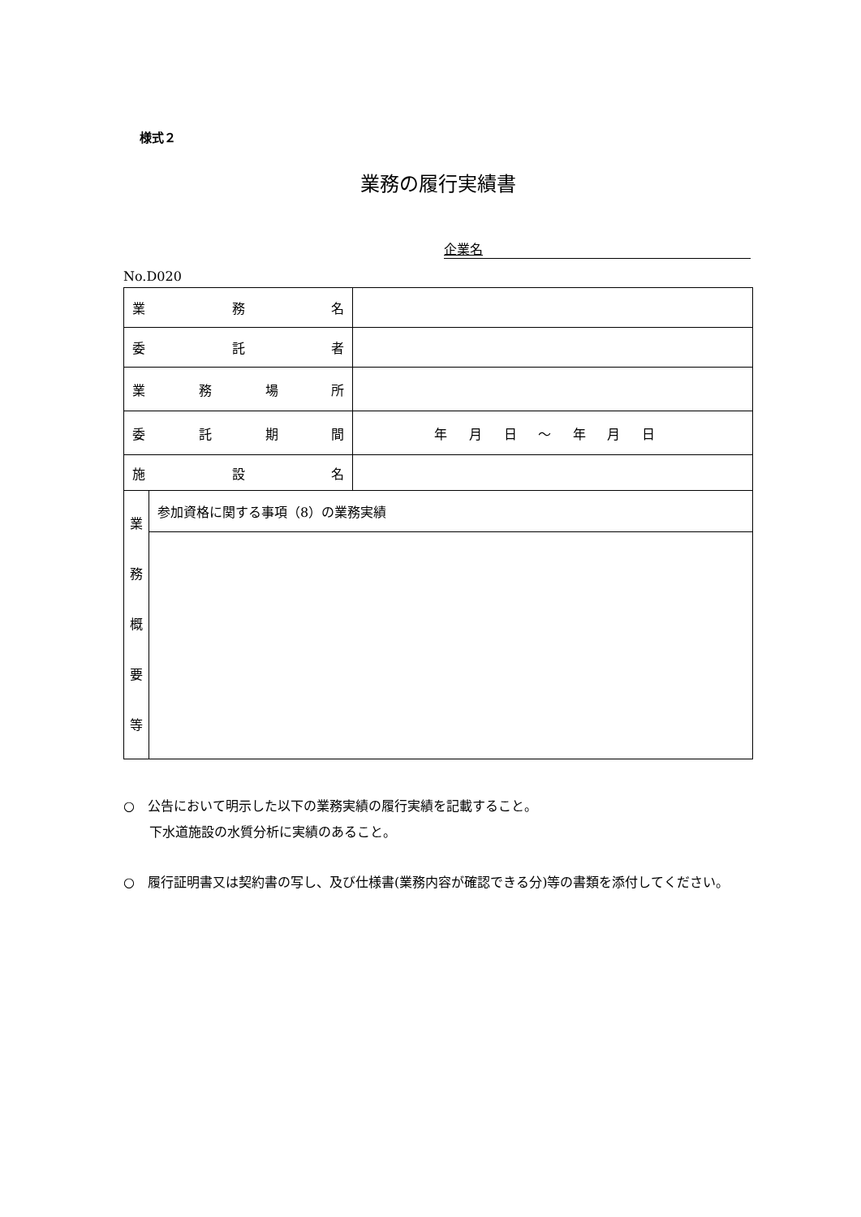様式２
業務の履行実績書
企業名
No.D020
| 業 務 名 | | |
| 委 託 者 | | |
| 業 務 場 所 | | |
| 委 託 期 間 | | 年 月 日 ～ 年 月 日 |
| 施 設 名 | | |
| 業 務 概 要 等 | 参加資格に関する事項（8）の業務実績 | |
○　公告において明示した以下の業務実績の履行実績を記載すること。
下水道施設の水質分析に実績のあること。
○　履行証明書又は契約書の写し、及び仕様書(業務内容が確認できる分)等の書類を添付してください。